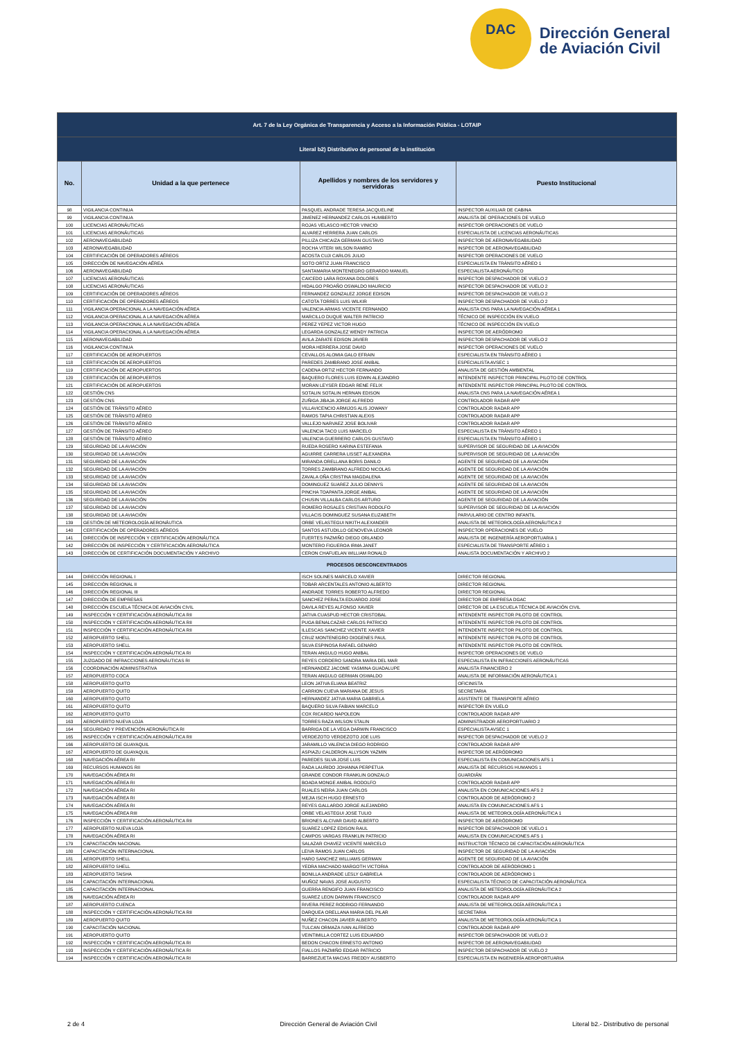DAC
Dirección General
de Aviación Civil
| Art. 7 de la Ley Orgánica de Transparencia y Acceso a la Información Pública - LOTAIP | | | |
| Literal b2) Distributivo de personal de la institución | | | |
| No. | Unidad a la que pertenece | Apellidos y nombres de los servidores y servidoras | Puesto Institucional |
| 98 | VIGILANCIA CONTINUA | PASQUEL ANDRADE TERESA JACQUELINE | INSPECTOR AUXILIAR DE CABINA |
| 99 | VIGILANCIA CONTINUA | JIMENEZ HERNANDEZ CARLOS HUMBERTO | ANALISTA DE OPERACIONES DE VUELO |
| 100 | LICENCIAS AERONÁUTICAS | ROJAS VELASCO HECTOR VINICIO | INSPECTOR OPERACIONES DE VUELO |
| 101 | LICENCIAS AERONÁUTICAS | ALVAREZ HERRERA JUAN CARLOS | ESPECIALISTA DE LICENCIAS AERONÁUTICAS |
| 102 | AERONAVEGABILIDAD | PILLIZA CHICAIZA GERMAN GUSTAVO | INSPECTOR DE AERONAVEGABILIDAD |
| 103 | AERONAVEGABILIDAD | ROCHA VITERI WILSON RAMIRO | INSPECTOR DE AERONAVEGABILIDAD |
| 104 | CERTIFICACIÓN DE OPERADORES AÉREOS | ACOSTA CUJI CARLOS JULIO | INSPECTOR OPERACIONES DE VUELO |
| 105 | DIRECCIÓN DE NAVEGACIÓN AÉREA | SOTO ORTIZ JUAN FRANCISCO | ESPECIALISTA EN TRÁNSITO AÉREO 1 |
| 106 | AERONAVEGABILIDAD | SANTAMARIA MONTENEGRO GERARDO MANUEL | ESPECIALISTA AERONÁUTICO |
| 107 | LICENCIAS AERONÁUTICAS | CAICEDO LARA ROXANA DOLORES | INSPECTOR DESPACHADOR DE VUELO 2 |
| 108 | LICENCIAS AERONÁUTICAS | HIDALGO PROAÑO OSWALDO MAURICIO | INSPECTOR DESPACHADOR DE VUELO 2 |
| 109 | CERTIFICACIÓN DE OPERADORES AÉREOS | FERNANDEZ GONZALEZ JORGE EDISON | INSPECTOR DESPACHADOR DE VUELO 2 |
| 110 | CERTIFICACIÓN DE OPERADORES AÉREOS | CATOTA TORRES LUIS WILKIR | INSPECTOR DESPACHADOR DE VUELO 2 |
| 111 | VIGILANCIA OPERACIONAL A LA NAVEGACIÓN AÉREA | VALENCIA ARMAS VICENTE FERNANDO | ANALISTA CNS PARA LA NAVEGACIÓN AÉREA 1 |
| 112 | VIGILANCIA OPERACIONAL A LA NAVEGACIÓN AÉREA | MARCILLO DUQUE WALTER PATRICIO | TÉCNICO DE INSPECCIÓN EN VUELO |
| 113 | VIGILANCIA OPERACIONAL A LA NAVEGACIÓN AÉREA | PEREZ YEPEZ VICTOR HUGO | TÉCNICO DE INSPECCIÓN EN VUELO |
| 114 | VIGILANCIA OPERACIONAL A LA NAVEGACIÓN AÉREA | LEGARDA GONZALEZ WENDY PATRICIA | INSPECTOR DE AERÓDROMO |
| 115 | AERONAVEGABILIDAD | AVILA ZARATE EDISON JAVIER | INSPECTOR DESPACHADOR DE VUELO 2 |
| 116 | VIGILANCIA CONTINUA | MORA HERRERA JOSE DAVID | INSPECTOR OPERACIONES DE VUELO |
| 117 | CERTIFICACIÓN DE AEROPUERTOS | CEVALLOS ALOMIA GALO EFRAIN | ESPECIALISTA EN TRÁNSITO AÉREO 1 |
| 118 | CERTIFICACIÓN DE AEROPUERTOS | PAREDES ZAMBRANO JOSE ANIBAL | ESPECIALISTA AVSEC 1 |
| 119 | CERTIFICACIÓN DE AEROPUERTOS | CADENA ORTIZ HECTOR FERNANDO | ANALISTA DE GESTIÓN AMBIENTAL |
| 120 | CERTIFICACIÓN DE AEROPUERTOS | BAQUERO FLORES LUIS EDWIN ALEJANDRO | INTENDENTE INSPECTOR PRINCIPAL PILOTO DE CONTROL |
| 121 | CERTIFICACIÓN DE AEROPUERTOS | MORAN LEYSER EDGAR RENE FELIX | INTENDENTE INSPECTOR PRINCIPAL PILOTO DE CONTROL |
| 122 | GESTIÓN CNS | SOTALIN SOTALIN HERNAN EDISON | ANALISTA CNS PARA LA NAVEGACIÓN AÉREA 1 |
| 123 | GESTIÓN CNS | ZUÑIGA JIBAJA JORGE ALFREDO | CONTROLADOR RADAR APP |
| 124 | GESTIÓN DE TRÁNSITO AÉREO | VILLAVICENCIO ARMIJOS ALIS JOWANY | CONTROLADOR RADAR APP |
| 125 | GESTIÓN DE TRÁNSITO AÉREO | RAMOS TAPIA CHRISTIAN ALEXIS | CONTROLADOR RADAR APP |
| 126 | GESTIÓN DE TRÁNSITO AÉREO | VALLEJO NARVAEZ JOSE BOLIVAR | CONTROLADOR RADAR APP |
| 127 | GESTIÓN DE TRÁNSITO AÉREO | VALENCIA TACO LUIS MARCELO | ESPECIALISTA EN TRÁNSITO AÉREO 1 |
| 128 | GESTIÓN DE TRÁNSITO AÉREO | VALENCIA GUERRERO CARLOS GUSTAVO | ESPECIALISTA EN TRÁNSITO AÉREO 1 |
| 129 | SEGURIDAD DE LA AVIACIÓN | RUEDA ROSERO KARINA ESTEFANIA | SUPERVISOR DE SEGURIDAD DE LA AVIACIÓN |
| 130 | SEGURIDAD DE LA AVIACIÓN | AGUIRRE CARRERA LISSET ALEXANDRA | SUPERVISOR DE SEGURIDAD DE LA AVIACIÓN |
| 131 | SEGURIDAD DE LA AVIACIÓN | MIRANDA ORELLANA BORIS DANILO | AGENTE DE SEGURIDAD DE LA AVIACIÓN |
| 132 | SEGURIDAD DE LA AVIACIÓN | TORRES ZAMBRANO ALFREDO NICOLAS | AGENTE DE SEGURIDAD DE LA AVIACIÓN |
| 133 | SEGURIDAD DE LA AVIACIÓN | ZAVALA OÑA CRISTINA MAGDALENA | AGENTE DE SEGURIDAD DE LA AVIACIÓN |
| 134 | SEGURIDAD DE LA AVIACIÓN | DOMINGUEZ SUAREZ JULIO DENNYS | AGENTE DE SEGURIDAD DE LA AVIACIÓN |
| 135 | SEGURIDAD DE LA AVIACIÓN | PINCHA TOAPANTA JORGE ANIBAL | AGENTE DE SEGURIDAD DE LA AVIACIÓN |
| 136 | SEGURIDAD DE LA AVIACIÓN | CHUSIN VILLALBA CARLOS ARTURO | AGENTE DE SEGURIDAD DE LA AVIACIÓN |
| 137 | SEGURIDAD DE LA AVIACIÓN | ROMERO ROSALES CRISTIAN RODOLFO | SUPERVISOR DE SEGURIDAD DE LA AVIACIÓN |
| 138 | SEGURIDAD DE LA AVIACIÓN | VILLACIS DOMINGUEZ SUSANA ELIZABETH | PARVULARIO DE CENTRO INFANTIL |
| 139 | GESTIÓN DE METEOROLOGÍA AERONÁUTICA | ORBE VELASTEGUI NIKITH ALEXANDER | ANALISTA DE METEOROLOGÍA AERONÁUTICA 2 |
| 140 | CERTIFICACIÓN DE OPERADORES AÉREOS | SANTOS ASTUDILLO GENOVEVA LEONOR | INSPECTOR OPERACIONES DE VUELO |
| 141 | DIRECCIÓN DE INSPECCIÓN Y CERTIFICACIÓN AERONÁUTICA | FUERTES PAZMIÑO DIEGO ORLANDO | ANALISTA DE INGENIERÍA AEROPORTUARIA 1 |
| 142 | DIRECCIÓN DE INSPECCIÓN Y CERTIFICACIÓN AERONÁUTICA | MONTERO FIGUEROA IRMA JANET | ESPECIALISTA DE TRANSPORTE AÉREO 1 |
| 143 | DIRECCIÓN DE CERTIFICACIÓN DOCUMENTACIÓN Y ARCHIVO | CERON CHAFUELAN WILLIAM RONALD | ANALISTA DOCUMENTACIÓN Y ARCHIVO 2 |
| PROCESOS DESCONCENTRADOS | | | |
| 144 | DIRECCIÓN REGIONAL I | ISCH SOLINES MARCELO XAVIER | DIRECTOR REGIONAL |
| 145 | DIRECCIÓN REGIONAL II | TOBAR ARCENTALES ANTONIO ALBERTO | DIRECTOR REGIONAL |
| 146 | DIRECCIÓN REGIONAL III | ANDRADE TORRES ROBERTO ALFREDO | DIRECTOR REGIONAL |
| 147 | DIRECCIÓN DE EMPRESAS | SANCHEZ PERALTA EDUARDO JOSE | DIRECTOR DE EMPRESA DGAC |
| 148 | DIRECCIÓN ESCUELA TÉCNICA DE AVIACIÓN CIVIL | DAVILA REYES ALFONSO XAVIER | DIRECTOR DE LA ESCUELA TÉCNICA DE AVIACIÓN CIVIL |
| 149 | INSPECCIÓN Y CERTIFICACIÓN AERONÁUTICA RII | JATIVA CUASPUD HECTOR CRISTOBAL | INTENDENTE INSPECTOR PILOTO DE CONTROL |
| 150 | INSPECCIÓN Y CERTIFICACIÓN AERONÁUTICA RII | PUGA BENALCAZAR CARLOS PATRICIO | INTENDENTE INSPECTOR PILOTO DE CONTROL |
| 151 | INSPECCIÓN Y CERTIFICACIÓN AERONÁUTICA RII | ILLESCAS SANCHEZ VICENTE XAVIER | INTENDENTE INSPECTOR PILOTO DE CONTROL |
| 152 | AEROPUERTO SHELL | CRUZ MONTENEGRO DIOGENES PAUL | INTENDENTE INSPECTOR PILOTO DE CONTROL |
| 153 | AEROPUERTO SHELL | SILVA ESPINOSA RAFAEL GENARO | INTENDENTE INSPECTOR PILOTO DE CONTROL |
| 154 | INSPECCIÓN Y CERTIFICACIÓN AERONÁUTICA RI | TERAN ANGULO HUGO ANIBAL | INSPECTOR OPERACIONES DE VUELO |
| 155 | JUZGADO DE INFRACCIONES AERONÁUTICAS RI | REYES CORDERO SANDRA MARIA DEL MAR | ESPECIALISTA EN INFRACCIONES AERONÁUTICAS |
| 156 | COORDINACIÓN ADMINISTRATIVA | HERNANDEZ JACOME YASMINA GUADALUPE | ANALISTA FINANCIERO 2 |
| 157 | AEROPUERTO COCA | TERAN ANGULO GERMAN OSWALDO | ANALISTA DE INFORMACIÓN AERONÁUTICA 1 |
| 158 | AEROPUERTO QUITO | LEON JATIVA ELIANA BEATRIZ | OFICINISTA |
| 159 | AEROPUERTO QUITO | CARRION CUEVA MARIANA DE JESUS | SECRETARIA |
| 160 | AEROPUERTO QUITO | HERNANDEZ JATIVA MARIA GABRIELA | ASISTENTE DE TRANSPORTE AÉREO |
| 161 | AEROPUERTO QUITO | BAQUERO SILVA FABIAN MARCELO | INSPECTOR EN VUELO |
| 162 | AEROPUERTO QUITO | COX RICARDO NAPOLEON | CONTROLADOR RADAR APP |
| 163 | AEROPUERTO NUEVA LOJA | TORRES RAZA WILSON STALIN | ADMINISTRADOR AEROPORTUARIO 2 |
| 164 | SEGURIDAD Y PREVENCIÓN AERONÁUTICA RI | BARRIGA DE LA VEGA DARWIN FRANCISCO | ESPECIALISTA AVSEC 1 |
| 165 | INSPECCIÓN Y CERTIFICACIÓN AERONÁUTICA RII | VERDEZOTO VERDEZOTO JOE LUIS | INSPECTOR DESPACHADOR DE VUELO 2 |
| 166 | AEROPUERTO DE GUAYAQUIL | JARAMILLO VALENCIA DIEGO RODRIGO | CONTROLADOR RADAR APP |
| 167 | AEROPUERTO DE GUAYAQUIL | ASPIAZU CALDERON ALLYSON YAZMIN | INSPECTOR DE AERÓDROMO |
| 168 | NAVEGACIÓN AÉREA RI | PAREDES SILVA JOSE LUIS | ESPECIALISTA EN COMUNICACIONES AFS 1 |
| 169 | RECURSOS HUMANOS RII | RADA LAURIDO JOHANNA PERPETUA | ANALISTA DE RECURSOS HUMANOS 1 |
| 170 | NAVEGACIÓN AÉREA RI | GRANDE CONDOR FRANKLIN GONZALO | GUARDIÁN |
| 171 | NAVEGACIÓN AÉREA RI | BOADA MONGE ANIBAL RODOLFO | CONTROLADOR RADAR APP |
| 172 | NAVEGACIÓN AÉREA RI | RUALES NEIRA JUAN CARLOS | ANALISTA EN COMUNICACIONES AFS 2 |
| 173 | NAVEGACIÓN AÉREA RI | MEJIA ISCH HUGO ERNESTO | CONTROLADOR DE AERÓDROMO 2 |
| 174 | NAVEGACIÓN AÉREA RI | REYES GALLARDO JORGE ALEJANDRO | ANALISTA EN COMUNICACIONES AFS 1 |
| 175 | NAVEGACIÓN AÉREA RIII | ORBE VELASTEGUI JOSE TULIO | ANALISTA DE METEOROLOGÍA AERONÁUTICA 1 |
| 176 | INSPECCIÓN Y CERTIFICACIÓN AERONÁUTICA RII | BRIONES ALCIVAR DAVID ALBERTO | INSPECTOR DE AERÓDROMO |
| 177 | AEROPUERTO NUEVA LOJA | SUAREZ LOPEZ EDISON RAUL | INSPECTOR DESPACHADOR DE VUELO 1 |
| 178 | NAVEGACIÓN AÉREA RI | CAMPOS VARGAS FRANKLIN PATRICIO | ANALISTA EN COMUNICACIONES AFS 1 |
| 179 | CAPACITACIÓN NACIONAL | SALAZAR CHAVEZ VICENTE MARCELO | INSTRUCTOR TÉCNICO DE CAPACITACIÓN AERONÁUTICA |
| 180 | CAPACITACIÓN INTERNACIONAL | LEIVA RAMOS JUAN CARLOS | INSPECTOR DE SEGURIDAD DE LA AVIACIÓN |
| 181 | AEROPUERTO SHELL | HARO SANCHEZ WILLIAMS GERMAN | AGENTE DE SEGURIDAD DE LA AVIACIÓN |
| 182 | AEROPUERTO SHELL | YEDRA MACHADO MARGOTH VICTORIA | CONTROLADOR DE AERÓDROMO 1 |
| 183 | AEROPUERTO TAISHA | BONILLA ANDRADE LESLY GABRIELA | CONTROLADOR DE AERÓDROMO 1 |
| 184 | CAPACITACIÓN INTERNACIONAL | MUÑOZ NAVAS JOSE AUGUSTO | ESPECIALISTA TÉCNICO DE CAPACITACIÓN AERONÁUTICA |
| 185 | CAPACITACIÓN INTERNACIONAL | GUERRA RENGIFO JUAN FRANCISCO | ANALISTA DE METEOROLOGÍA AERONÁUTICA 2 |
| 186 | NAVEGACIÓN AÉREA RI | SUAREZ LEON DARWIN FRANCISCO | CONTROLADOR RADAR APP |
| 187 | AEROPUERTO CUENCA | RIVERA PEREZ RODRIGO FERNANDO | ANALISTA DE METEOROLOGÍA AERONÁUTICA 1 |
| 188 | INSPECCIÓN Y CERTIFICACIÓN AERONÁUTICA RII | DARQUEA ORELLANA MARIA DEL PILAR | SECRETARIA |
| 189 | AEROPUERTO QUITO | NUÑEZ CHACON JAVIER ALBERTO | ANALISTA DE METEOROLOGÍA AERONÁUTICA 1 |
| 190 | CAPACITACIÓN NACIONAL | TULCAN ORMAZA IVAN ALFREDO | CONTROLADOR RADAR APP |
| 191 | AEROPUERTO QUITO | VEINTIMILLA CORTEZ LUIS EDUARDO | INSPECTOR DESPACHADOR DE VUELO 2 |
| 192 | INSPECCIÓN Y CERTIFICACIÓN AERONÁUTICA RI | BEDON CHACON ERNESTO ANTONIO | INSPECTOR DE AERONAVEGABILIDAD |
| 193 | INSPECCIÓN Y CERTIFICACIÓN AERONÁUTICA RI | FIALLOS PAZMIÑO EDGAR PATRICIO | INSPECTOR DESPACHADOR DE VUELO 2 |
| 194 | INSPECCIÓN Y CERTIFICACIÓN AERONÁUTICA RI | BARREZUETA MACIAS FREDDY AUSBERTO | ESPECIALISTA EN INGENIERÍA AEROPORTUARIA |
2 de 4 Dirección General de Aviación Civil Literal b2.- Distributivo de personal